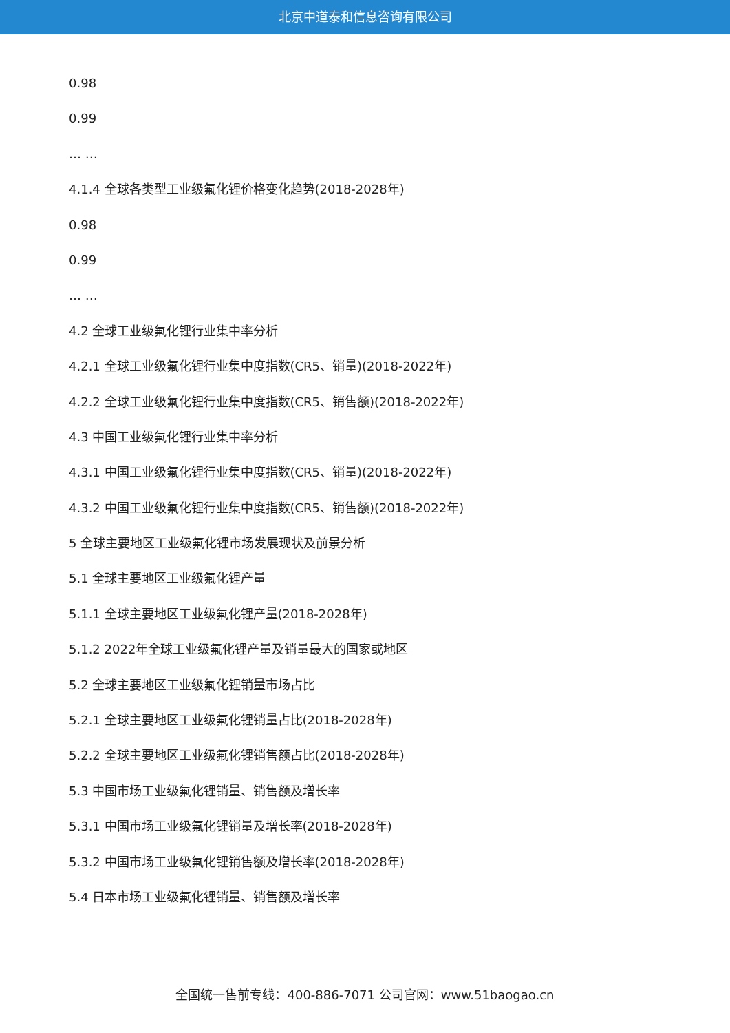北京中道泰和信息咨询有限公司
0.98
0.99
… …
4.1.4 全球各类型工业级氟化锂价格变化趋势(2018-2028年)
0.98
0.99
… …
4.2 全球工业级氟化锂行业集中率分析
4.2.1 全球工业级氟化锂行业集中度指数(CR5、销量)(2018-2022年)
4.2.2 全球工业级氟化锂行业集中度指数(CR5、销售额)(2018-2022年)
4.3 中国工业级氟化锂行业集中率分析
4.3.1 中国工业级氟化锂行业集中度指数(CR5、销量)(2018-2022年)
4.3.2 中国工业级氟化锂行业集中度指数(CR5、销售额)(2018-2022年)
5 全球主要地区工业级氟化锂市场发展现状及前景分析
5.1 全球主要地区工业级氟化锂产量
5.1.1 全球主要地区工业级氟化锂产量(2018-2028年)
5.1.2 2022年全球工业级氟化锂产量及销量最大的国家或地区
5.2 全球主要地区工业级氟化锂销量市场占比
5.2.1 全球主要地区工业级氟化锂销量占比(2018-2028年)
5.2.2 全球主要地区工业级氟化锂销售额占比(2018-2028年)
5.3 中国市场工业级氟化锂销量、销售额及增长率
5.3.1 中国市场工业级氟化锂销量及增长率(2018-2028年)
5.3.2 中国市场工业级氟化锂销售额及增长率(2018-2028年)
5.4 日本市场工业级氟化锂销量、销售额及增长率
全国统一售前专线：400-886-7071 公司官网：www.51baogao.cn